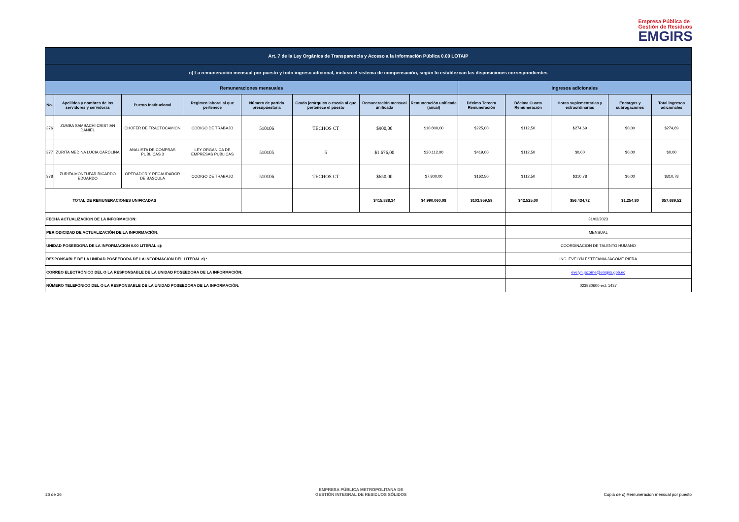Empresa Pública de
Gestión de Residuos
EMGIRS
| Art. 7 de la Ley Orgánica de Transparencia y Acceso a la Información Pública 0.00 LOTAIP | | | | | | | | | | | | |
| c) La remuneración mensual por puesto y todo ingreso adicional, incluso el sistema de compensación, según lo establezcan las disposiciones correspondientes | | | | | | | | | | | | |
| Remuneraciones mensuales | | | | | | | | Ingresos adicionales | | | | |
| No. | Apellidos y nombres de los servidores y servidoras | Puesto Institucional | Regimen laboral al que pertenece | Número de partida presupuestaria | Grado jerárquico o escala al que pertenece el puesto | Remuneración mensual unificada | Remuneración unificada (anual) | Décimo Tercera Remuneración | Décima Cuarta Remuneración | Horas suplementarias y extraordinarias | Encargos y subrogaciones | Total ingresos adicionales |
| 376 | ZUMBA SAMBACHI CRISTIAN DANIEL | CHOFER DE TRACTOCAMION | CODIGO DE TRABAJO | 510106 | TECHOS CT | $900,00 | $10.800,00 | $225,00 | $112,50 | $274,69 | $0,00 | $274,69 |
| 377 | ZURITA MEDINA LUCIA CAROLINA | ANALISTA DE COMPRAS PUBLICAS 3 | LEY ORGANICA DE EMPRESAS PUBLICAS | 510105 | 5 | $1.676,00 | $20.112,00 | $419,00 | $112,50 | $0,00 | $0,00 | $0,00 |
| 378 | ZURITA MONTUFAR RICARDO EDUARDO | OPERADOR Y RECAUDADOR DE BASCULA | CODIGO DE TRABAJO | 510106 | TECHOS CT | $650,00 | $7.800,00 | $162,50 | $112,50 | $310,78 | $0,00 | $310,78 |
| TOTAL DE REMUNERACIONES UNIFICADAS | | | | | | $415.838,34 | $4.990.060,08 | $103.959,59 | $42.525,00 | $56.434,72 | $1.254,80 | $57.689,52 |
| FECHA ACTUALIZACION DE LA INFORMACION: | | | | | | | | | 31/03/2023 | | | |
| PERIODICIDAD DE ACTUALIZACIÓN DE LA INFORMACIÓN: | | | | | | | | | MENSUAL | | | |
| UNIDAD POSEEDORA DE LA INFORMACION 0.00 LITERAL c): | | | | | | | | | COORDINACION DE TALENTO HUMANO | | | |
| RESPONSABLE DE LA UNIDAD POSEEDORA DE LA INFORMACIÓN DEL LITERAL c) : | | | | | | | | | ING. EVELYN ESTEFANIA JACOME RIERA | | | |
| CORREO ELECTRÓNICO DEL O LA RESPONSABLE DE LA UNIDAD POSEEDORA DE LA INFORMACIÓN: | | | | | | | | | evelyn.jacome@emgirs.gob.ec | | | |
| NÚMERO TELEFÓNICO DEL O LA RESPONSABLE DE LA UNIDAD POSEEDORA DE LA INFORMACIÓN: | | | | | | | | | 023930600 ext. 1437 | | | |
26 de 26
EMPRESA PÚBLICA METROPOLITANA DE
GESTIÓN INTEGRAL DE RESIDUOS SÓLIDOS
Copia de c) Remuneracion mensual por puesto